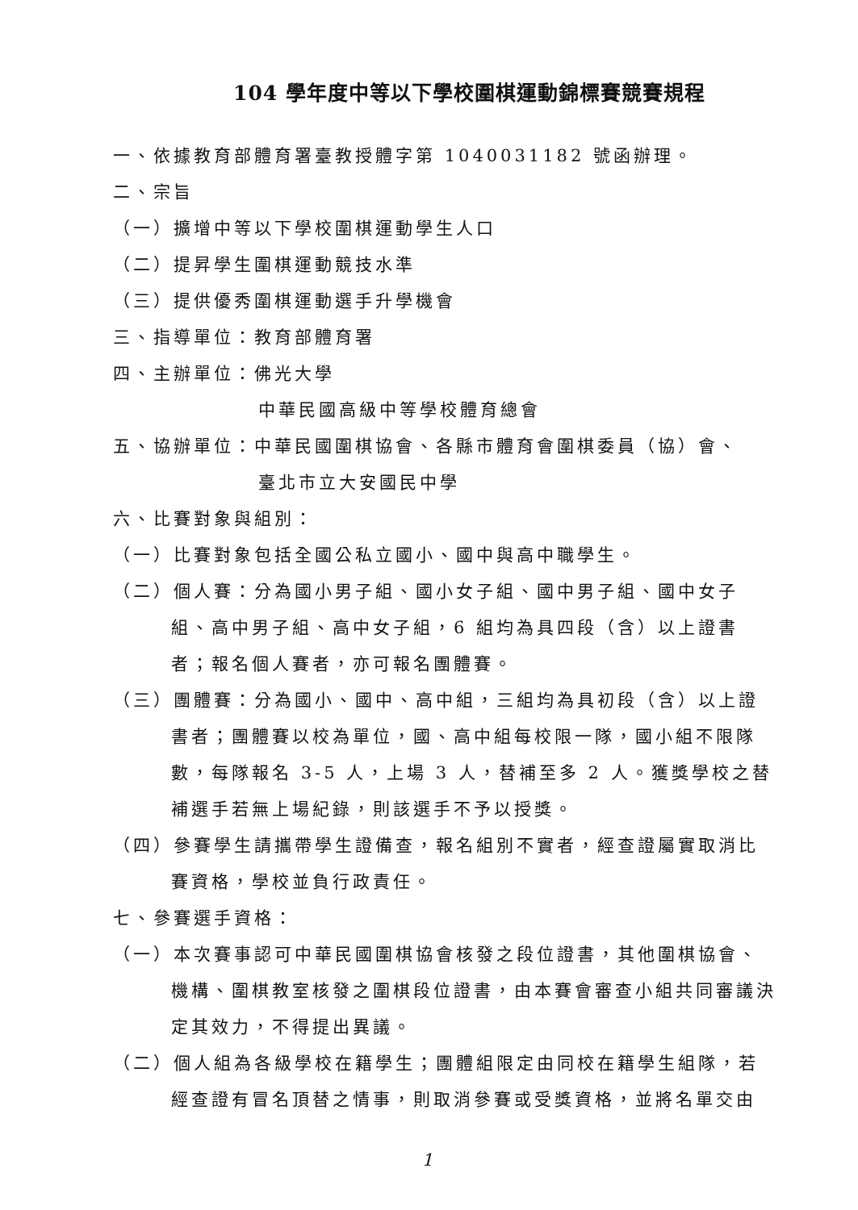104 學年度中等以下學校圍棋運動錦標賽競賽規程
一、依據教育部體育署臺教授體字第 1040031182 號函辦理。
二、宗旨
（一）擴增中等以下學校圍棋運動學生人口
（二）提昇學生圍棋運動競技水準
（三）提供優秀圍棋運動選手升學機會
三、指導單位：教育部體育署
四、主辦單位：佛光大學
中華民國高級中等學校體育總會
五、協辦單位：中華民國圍棋協會、各縣市體育會圍棋委員（協）會、
臺北市立大安國民中學
六、比賽對象與組別：
（一）比賽對象包括全國公私立國小、國中與高中職學生。
（二）個人賽：分為國小男子組、國小女子組、國中男子組、國中女子組、高中男子組、高中女子組，6 組均為具四段（含）以上證書者；報名個人賽者，亦可報名團體賽。
（三）團體賽：分為國小、國中、高中組，三組均為具初段（含）以上證書者；團體賽以校為單位，國、高中組每校限一隊，國小組不限隊數，每隊報名 3-5 人，上場 3 人，替補至多 2 人。獲獎學校之替補選手若無上場紀錄，則該選手不予以授獎。
（四）參賽學生請攜帶學生證備查，報名組別不實者，經查證屬實取消比賽資格，學校並負行政責任。
七、參賽選手資格：
（一）本次賽事認可中華民國圍棋協會核發之段位證書，其他圍棋協會、機構、圍棋教室核發之圍棋段位證書，由本賽會審查小組共同審議決定其效力，不得提出異議。
（二）個人組為各級學校在籍學生；團體組限定由同校在籍學生組隊，若經查證有冒名頂替之情事，則取消參賽或受獎資格，並將名單交由
1